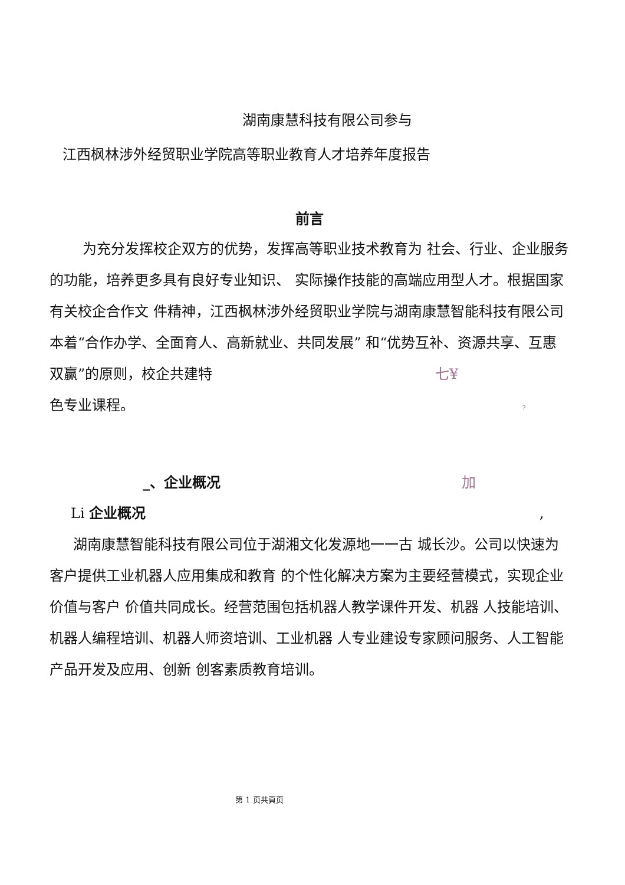湖南康慧科技有限公司参与
江西枫林涉外经贸职业学院高等职业教育人才培养年度报告
前言
为充分发挥校企双方的优势，发挥高等职业技术教育为 社会、行业、企业服务的功能，培养更多具有良好专业知识、 实际操作技能的高端应用型人才。根据国家有关校企合作文 件精神，江西枫林涉外经贸职业学院与湖南康慧智能科技有限公司本着“合作办学、全面育人、高新就业、共同发展” 和“优势互补、资源共享、互惠双赢”的原则，校企共建特 七¥
色专业课程。 ?
_、企业概况 加
Li 企业概况 ,
湖南康慧智能科技有限公司位于湖湘文化发源地一一古 城长沙。公司以快速为客户提供工业机器人应用集成和教育 的个性化解决方案为主要经营模式，实现企业价值与客户 价值共同成长。经营范围包括机器人教学课件开发、机器 人技能培训、机器人编程培训、机器人师资培训、工业机器 人专业建设专家顾问服务、人工智能产品开发及应用、创新 创客素质教育培训。
第 1 页共頁页